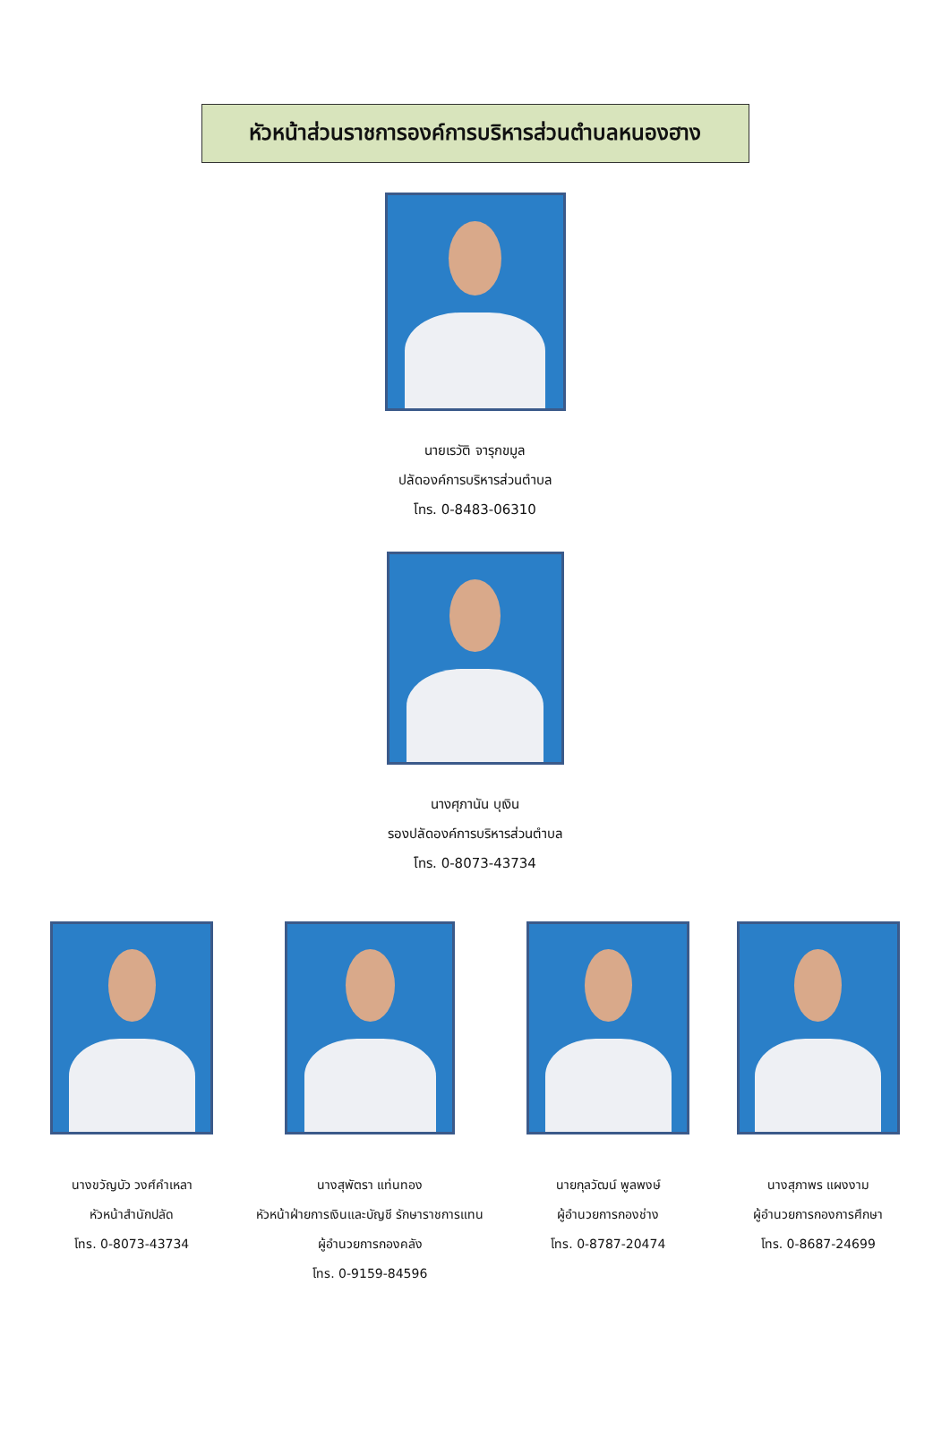หัวหน้าส่วนราชการองค์การบริหารส่วนตำบลหนองฮาง
นายเรวัติ จารุกขมูล
ปลัดองค์การบริหารส่วนตำบล
โทร. 0-8483-06310
นางศุภานัน บุเงิน
รองปลัดองค์การบริหารส่วนตำบล
โทร. 0-8073-43734
นางขวัญบัว วงศ์คำเหลา
หัวหน้าสำนักปลัด
โทร. 0-8073-43734
นางสุพัตรา แท่นทอง
หัวหน้าฝ่ายการเงินและบัญชี รักษาราชการแทน
ผู้อำนวยการกองคลัง
โทร. 0-9159-84596
นายกุลวัฒน์ พูลพงษ์
ผู้อำนวยการกองช่าง
โทร. 0-8787-20474
นางสุภาพร แผงงาม
ผู้อำนวยการกองการศึกษา
โทร. 0-8687-24699